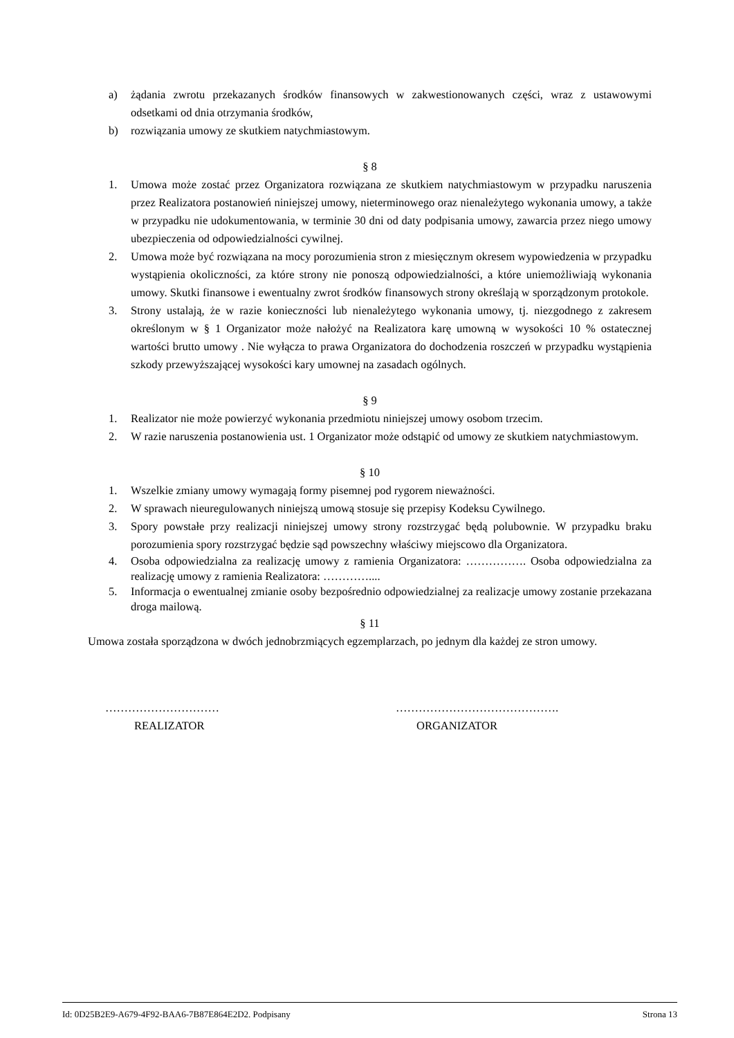a) żądania zwrotu przekazanych środków finansowych w zakwestionowanych części, wraz z ustawowymi odsetkami od dnia otrzymania środków,
b) rozwiązania umowy ze skutkiem natychmiastowym.
§ 8
1. Umowa może zostać przez Organizatora rozwiązana ze skutkiem natychmiastowym w przypadku naruszenia przez Realizatora postanowień niniejszej umowy, nieterminowego oraz nienależytego wykonania umowy, a także w przypadku nie udokumentowania, w terminie 30 dni od daty podpisania umowy, zawarcia przez niego umowy ubezpieczenia od odpowiedzialności cywilnej.
2. Umowa może być rozwiązana na mocy porozumienia stron z miesięcznym okresem wypowiedzenia w przypadku wystąpienia okoliczności, za które strony nie ponoszą odpowiedzialności, a które uniemożliwiają wykonania umowy. Skutki finansowe i ewentualny zwrot środków finansowych strony określają w sporządzonym protokole.
3. Strony ustalają, że w razie konieczności lub nienależytego wykonania umowy, tj. niezgodnego z zakresem określonym w § 1 Organizator może nałożyć na Realizatora karę umowną w wysokości 10 % ostatecznej wartości brutto umowy . Nie wyłącza to prawa Organizatora do dochodzenia roszczeń w przypadku wystąpienia szkody przewyższającej wysokości kary umownej na zasadach ogólnych.
§ 9
1. Realizator nie może powierzyć wykonania przedmiotu niniejszej umowy osobom trzecim.
2. W razie naruszenia postanowienia ust. 1 Organizator może odstąpić od umowy ze skutkiem natychmiastowym.
§ 10
1. Wszelkie zmiany umowy wymagają formy pisemnej pod rygorem nieważności.
2. W sprawach nieuregulowanych niniejszą umową stosuje się przepisy Kodeksu Cywilnego.
3. Spory powstałe przy realizacji niniejszej umowy strony rozstrzygać będą polubownie. W przypadku braku porozumienia spory rozstrzygać będzie sąd powszechny właściwy miejscowo dla Organizatora.
4. Osoba odpowiedzialna za realizację umowy z ramienia Organizatora: ……………. Osoba odpowiedzialna za realizację umowy z ramienia Realizatora: …………....
5. Informacja o ewentualnej zmianie osoby bezpośrednio odpowiedzialnej za realizacje umowy zostanie przekazana droga mailową.
§ 11
Umowa została sporządzona w dwóch jednobrzmiących egzemplarzach, po jednym dla każdej ze stron umowy.
…………………………
REALIZATOR
…………………………………….
ORGANIZATOR
Id: 0D25B2E9-A679-4F92-BAA6-7B87E864E2D2. Podpisany Strona 13